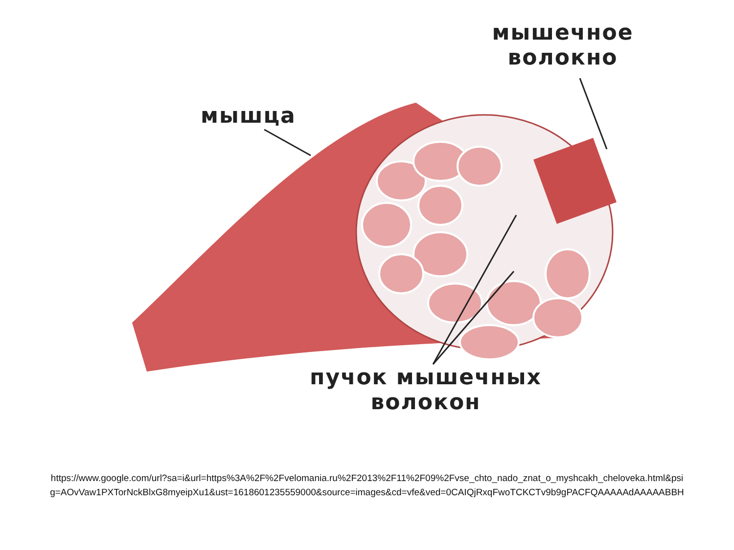мышечное
волокно
мышца
пучок мышечных
волокон
https://www.google.com/url?sa=i&url=https%3A%2F%2Fvelomania.ru%2F2013%2F11%2F09%2Fvse_chto_nado_znat_o_myshcakh_cheloveka.html&psig=AOvVaw1PXTorNckBlxG8myeipXu1&ust=1618601235559000&source=images&cd=vfe&ved=0CAIQjRxqFwoTCKCTv9b9gPACFQAAAAAdAAAAABBH